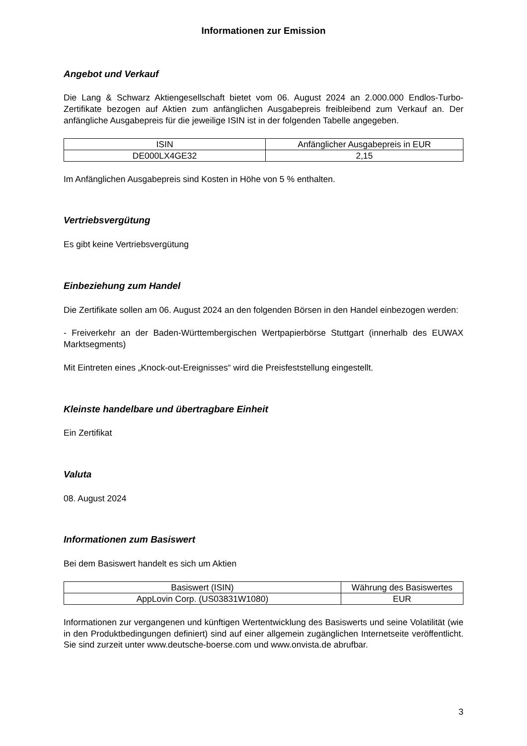Informationen zur Emission
Angebot und Verkauf
Die Lang & Schwarz Aktiengesellschaft bietet vom 06. August 2024 an 2.000.000 Endlos-Turbo-Zertifikate bezogen auf Aktien zum anfänglichen Ausgabepreis freibleibend zum Verkauf an. Der anfängliche Ausgabepreis für die jeweilige ISIN ist in der folgenden Tabelle angegeben.
| ISIN | Anfänglicher Ausgabepreis in EUR |
| --- | --- |
| DE000LX4GE32 | 2,15 |
Im Anfänglichen Ausgabepreis sind Kosten in Höhe von 5 % enthalten.
Vertriebsvergütung
Es gibt keine Vertriebsvergütung
Einbeziehung zum Handel
Die Zertifikate sollen am 06. August 2024 an den folgenden Börsen in den Handel einbezogen werden:
- Freiverkehr an der Baden-Württembergischen Wertpapierbörse Stuttgart (innerhalb des EUWAX Marktsegments)
Mit Eintreten eines „Knock-out-Ereignisses“ wird die Preisfeststellung eingestellt.
Kleinste handelbare und übertragbare Einheit
Ein Zertifikat
Valuta
08. August 2024
Informationen zum Basiswert
Bei dem Basiswert handelt es sich um Aktien
| Basiswert (ISIN) | Währung des Basiswertes |
| --- | --- |
| AppLovin Corp. (US03831W1080) | EUR |
Informationen zur vergangenen und künftigen Wertentwicklung des Basiswerts und seine Volatilität (wie in den Produktbedingungen definiert) sind auf einer allgemein zugänglichen Internetseite veröffentlicht. Sie sind zurzeit unter www.deutsche-boerse.com und www.onvista.de abrufbar.
3